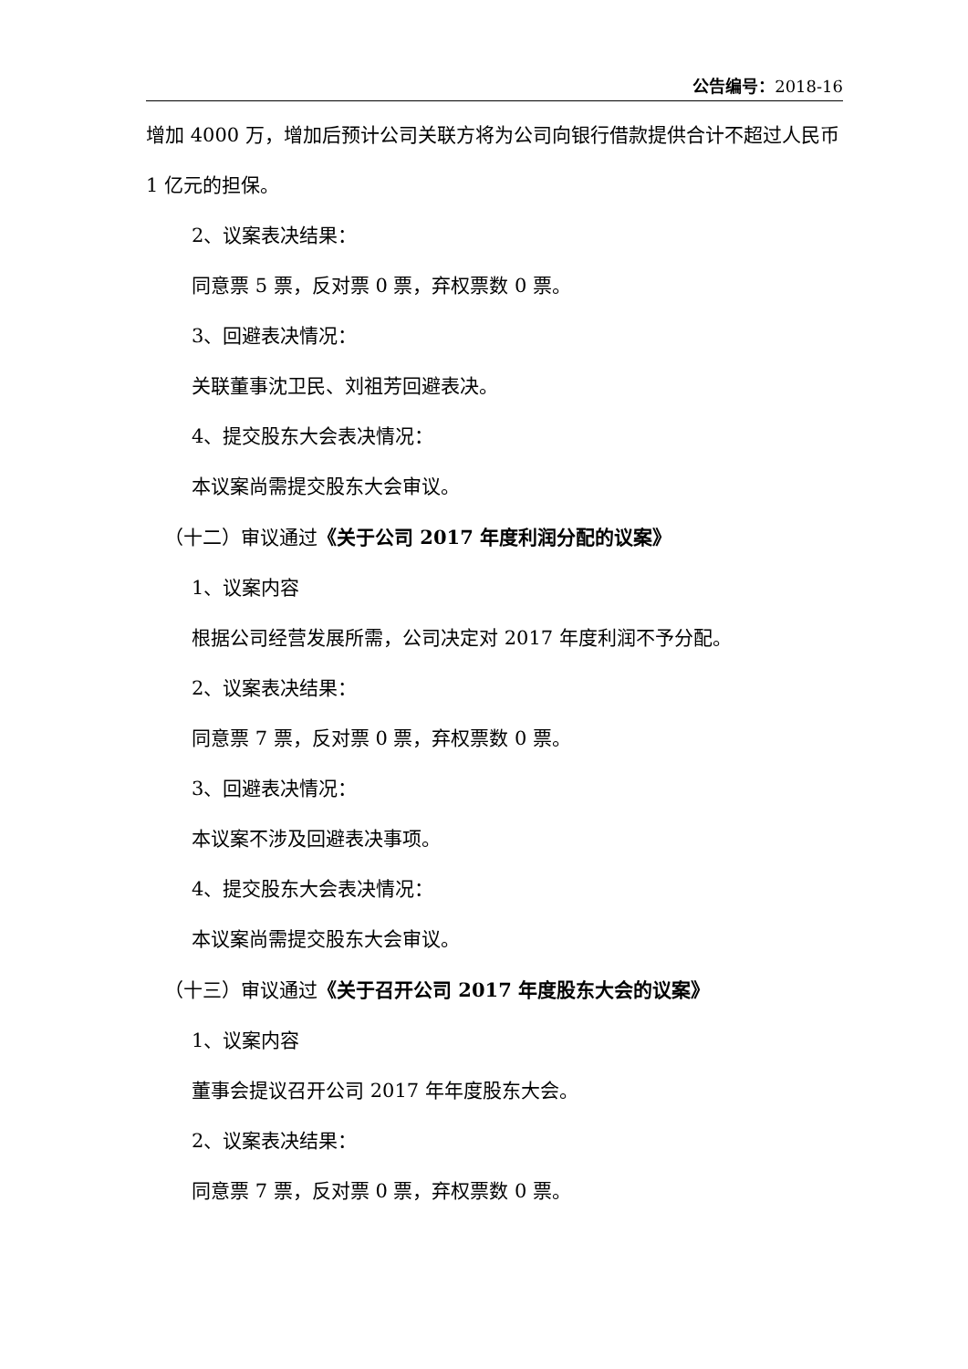公告编号：2018-16
增加 4000 万，增加后预计公司关联方将为公司向银行借款提供合计不超过人民币 1 亿元的担保。
2、议案表决结果：
同意票 5 票，反对票 0 票，弃权票数 0 票。
3、回避表决情况：
关联董事沈卫民、刘祖芳回避表决。
4、提交股东大会表决情况：
本议案尚需提交股东大会审议。
（十二）审议通过《关于公司 2017 年度利润分配的议案》
1、议案内容
根据公司经营发展所需，公司决定对 2017 年度利润不予分配。
2、议案表决结果：
同意票 7 票，反对票 0 票，弃权票数 0 票。
3、回避表决情况：
本议案不涉及回避表决事项。
4、提交股东大会表决情况：
本议案尚需提交股东大会审议。
（十三）审议通过《关于召开公司 2017 年度股东大会的议案》
1、议案内容
董事会提议召开公司 2017 年年度股东大会。
2、议案表决结果：
同意票 7 票，反对票 0 票，弃权票数 0 票。